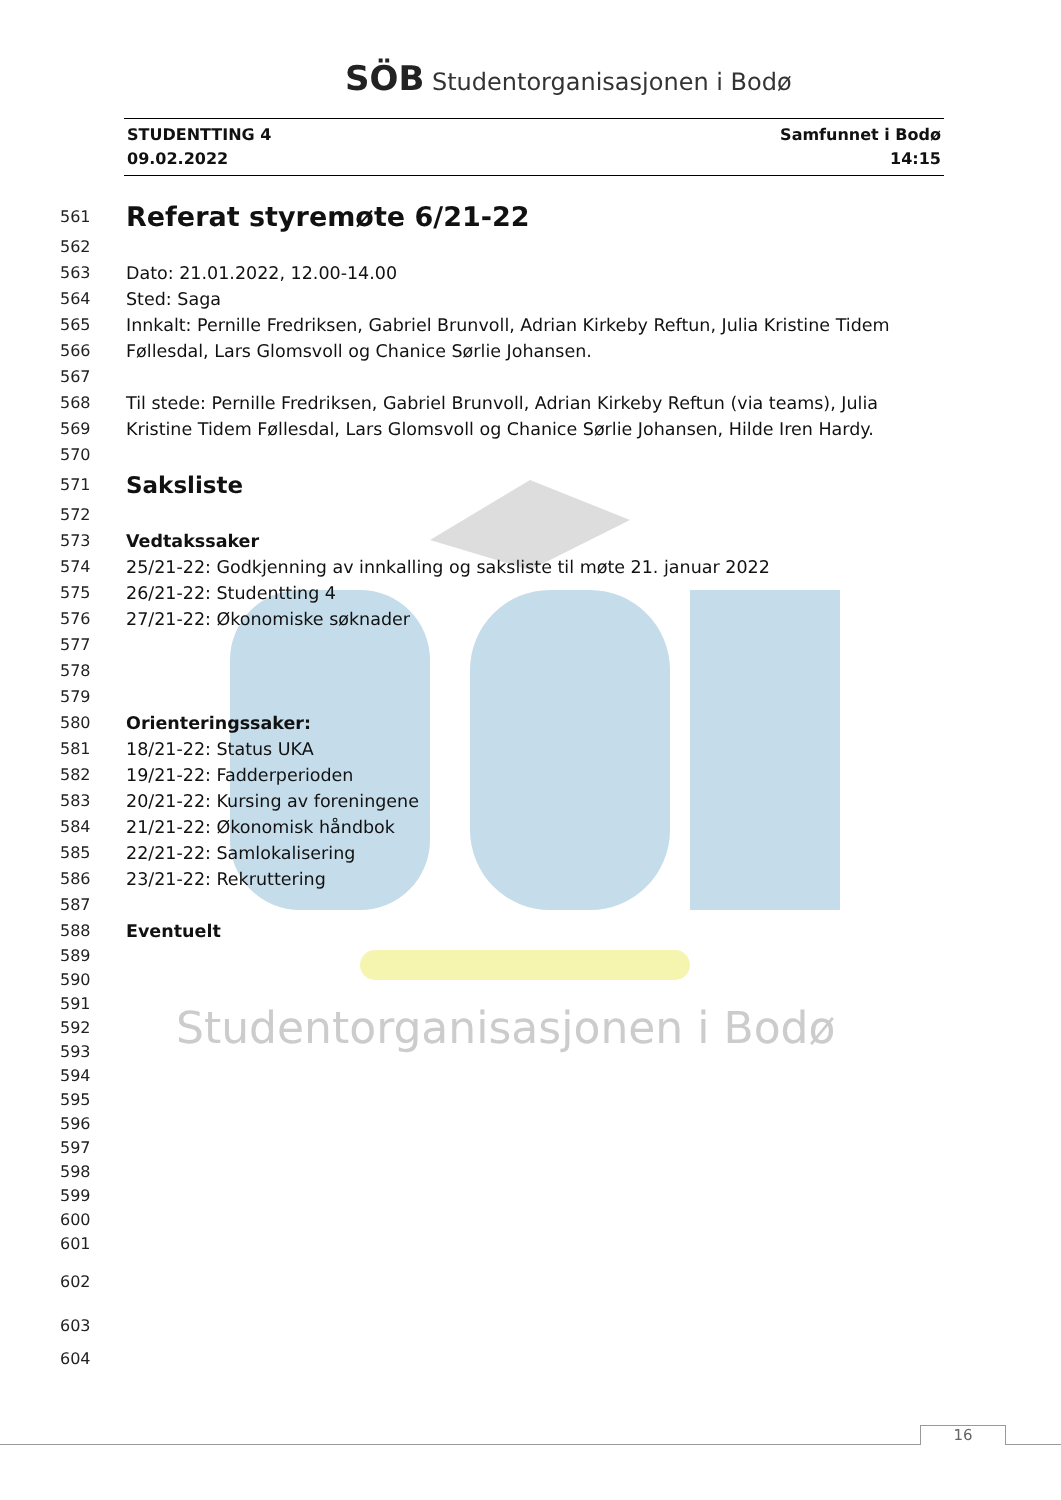SÖB Studentorganisasjonen i Bodø
STUDENTTING 4
09.02.2022
Samfunnet i Bodø
14:15
561
Referat styremøte 6/21-22
562
563 Dato: 21.01.2022, 12.00-14.00
564 Sted: Saga
565 Innkalt: Pernille Fredriksen, Gabriel Brunvoll, Adrian Kirkeby Reftun, Julia Kristine Tidem
566 Føllesdal, Lars Glomsvoll og Chanice Sørlie Johansen.
567
568 Til stede: Pernille Fredriksen, Gabriel Brunvoll, Adrian Kirkeby Reftun (via teams), Julia
569 Kristine Tidem Føllesdal, Lars Glomsvoll og Chanice Sørlie Johansen, Hilde Iren Hardy.
570
571
Saksliste
572
573 Vedtakssaker
574 25/21-22: Godkjenning av innkalling og saksliste til møte 21. januar 2022
575 26/21-22: Studentting 4
576 27/21-22: Økonomiske søknader
577
578
579
580 Orienteringssaker:
581 18/21-22: Status UKA
582 19/21-22: Fadderperioden
583 20/21-22: Kursing av foreningene
584 21/21-22: Økonomisk håndbok
585 22/21-22: Samlokalisering
586 23/21-22: Rekruttering
587
588 Eventuelt
589
590
591
592 Studentorganisasjonen i Bodø
593
594
595
596
597
598
599
600
601
602
603
604
16